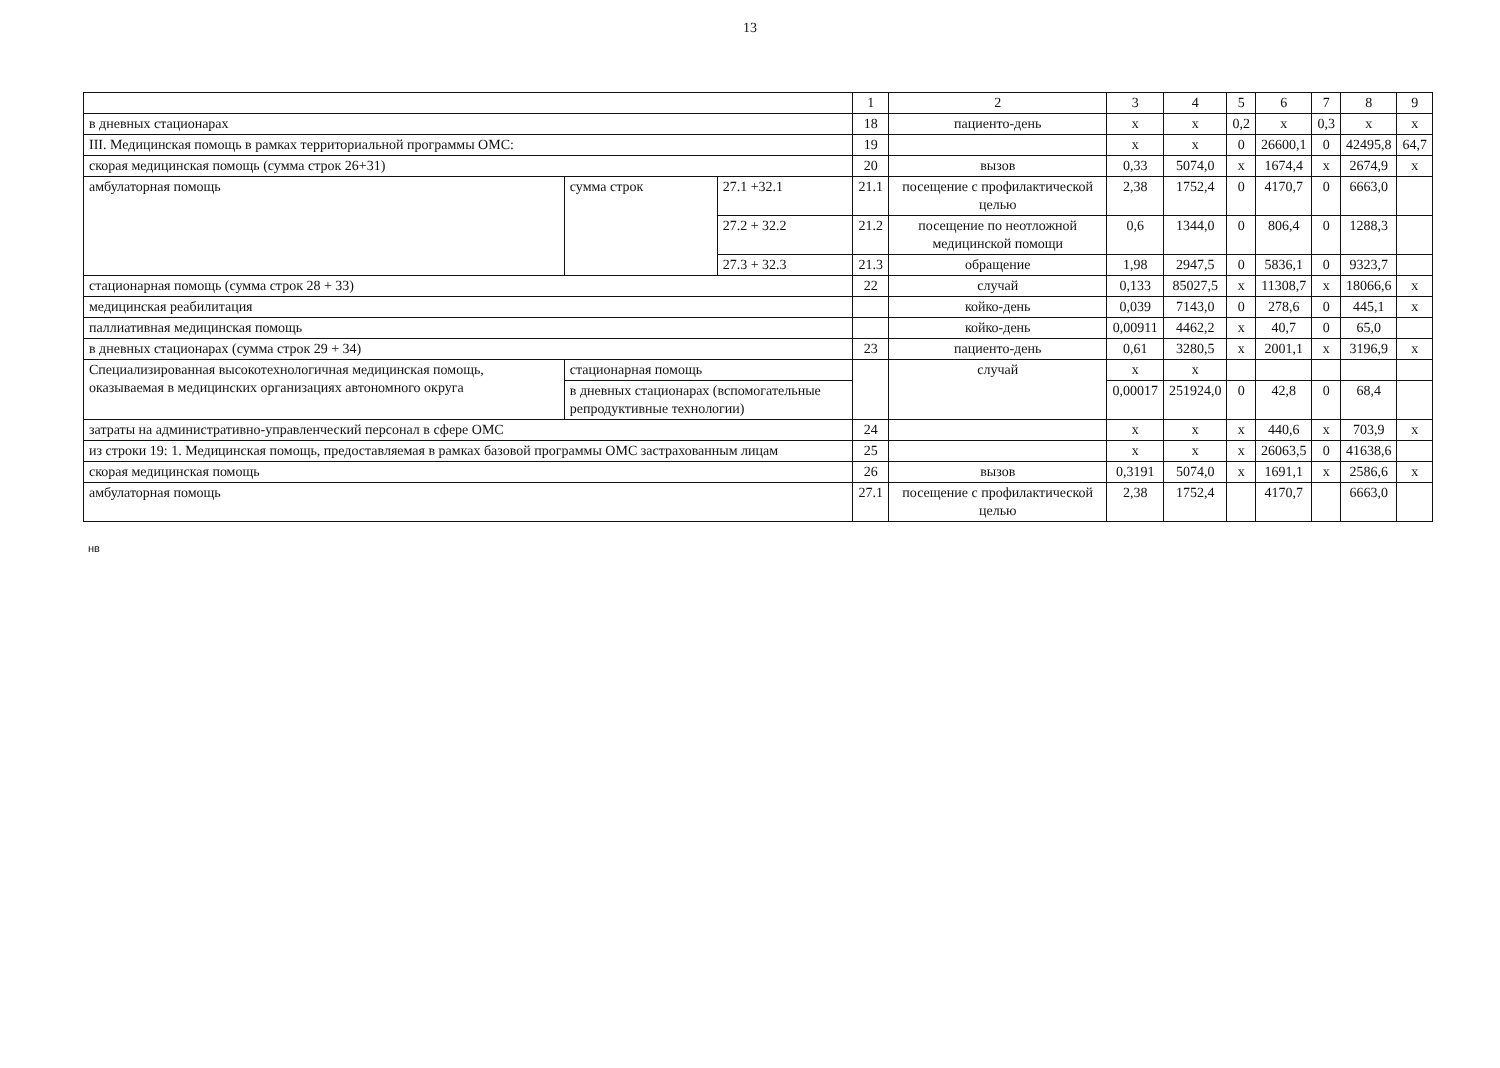13
| | | | 1 | 2 | 3 | 4 | 5 | 6 | 7 | 8 | 9 |
| в дневных стационарах | | | 18 | пациенто-день | х | х | 0,2 | х | 0,3 | х | х |
| III. Медицинская помощь в рамках территориальной программы ОМС: | | | 19 | | х | х | 0 | 26600,1 | 0 | 42495,8 | 64,7 |
| скорая медицинская помощь (сумма строк 26+31) | | | 20 | вызов | 0,33 | 5074,0 | х | 1674,4 | х | 2674,9 | х |
| амбулаторная помощь | сумма строк | 27.1 +32.1 | 21.1 | посещение с профилактической целью | 2,38 | 1752,4 | 0 | 4170,7 | 0 | 6663,0 | |
| | | 27.2 + 32.2 | 21.2 | посещение по неотложной медицинской помощи | 0,6 | 1344,0 | 0 | 806,4 | 0 | 1288,3 | |
| | | 27.3 + 32.3 | 21.3 | обращение | 1,98 | 2947,5 | 0 | 5836,1 | 0 | 9323,7 | |
| стационарная помощь (сумма строк 28 + 33) | | | 22 | случай | 0,133 | 85027,5 | х | 11308,7 | х | 18066,6 | х |
| медицинская реабилитация | | | | койко-день | 0,039 | 7143,0 | 0 | 278,6 | 0 | 445,1 | х |
| паллиативная медицинская помощь | | | | койко-день | 0,00911 | 4462,2 | х | 40,7 | 0 | 65,0 | |
| в дневных стационарах (сумма строк 29 + 34) | | | 23 | пациенто-день | 0,61 | 3280,5 | х | 2001,1 | х | 3196,9 | х |
| Специализированная высокотехнологичная медицинская помощь, оказываемая в медицинских организациях автономного округа | стационарная помощь | | | случай | х | х | | | | | |
| | в дневных стационарах (вспомогательные репродуктивные технологии) | | | | 0,00017 | 251924,0 | 0 | 42,8 | 0 | 68,4 | |
| затраты на административно-управленческий персонал в сфере ОМС | | | 24 | | х | х | х | 440,6 | х | 703,9 | х |
| из строки 19: 1. Медицинская помощь, предоставляемая в рамках базовой программы ОМС застрахованным лицам | | | 25 | | х | х | х | 26063,5 | 0 | 41638,6 | |
| скорая медицинская помощь | | | 26 | вызов | 0,3191 | 5074,0 | х | 1691,1 | х | 2586,6 | х |
| амбулаторная помощь | | | 27.1 | посещение с профилактической целью | 2,38 | 1752,4 | | 4170,7 | | 6663,0 | |
нв